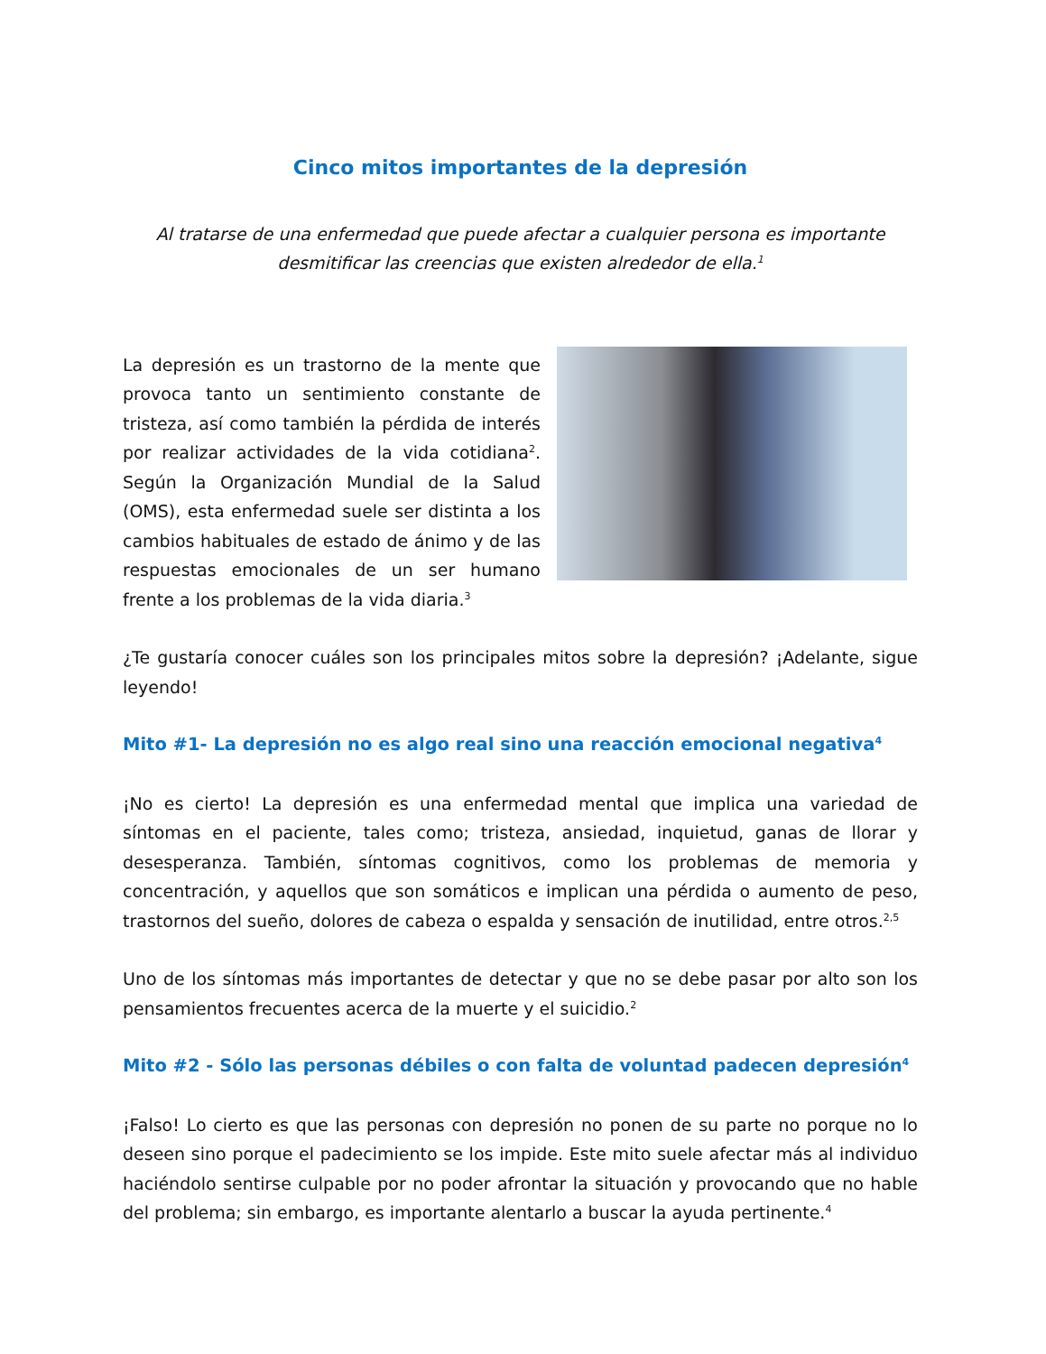Cinco mitos importantes de la depresión
Al tratarse de una enfermedad que puede afectar a cualquier persona es importante desmitificar las creencias que existen alrededor de ella.<sup>1</sup>
La depresión es un trastorno de la mente que provoca tanto un sentimiento constante de tristeza, así como también la pérdida de interés por realizar actividades de la vida cotidiana<sup>2</sup>. Según la Organización Mundial de la Salud (OMS), esta enfermedad suele ser distinta a los cambios habituales de estado de ánimo y de las respuestas emocionales de un ser humano frente a los problemas de la vida diaria.<sup>3</sup>
¿Te gustaría conocer cuáles son los principales mitos sobre la depresión? ¡Adelante, sigue leyendo!
Mito #1- La depresión no es algo real sino una reacción emocional negativa<sup>4</sup>
¡No es cierto! La depresión es una enfermedad mental que implica una variedad de síntomas en el paciente, tales como; tristeza, ansiedad, inquietud, ganas de llorar y desesperanza. También, síntomas cognitivos, como los problemas de memoria y concentración, y aquellos que son somáticos e implican una pérdida o aumento de peso, trastornos del sueño, dolores de cabeza o espalda y sensación de inutilidad, entre otros.<sup>2,5</sup>
Uno de los síntomas más importantes de detectar y que no se debe pasar por alto son los pensamientos frecuentes acerca de la muerte y el suicidio.<sup>2</sup>
Mito #2 - Sólo las personas débiles o con falta de voluntad padecen depresión<sup>4</sup>
¡Falso! Lo cierto es que las personas con depresión no ponen de su parte no porque no lo deseen sino porque el padecimiento se los impide. Este mito suele afectar más al individuo haciéndolo sentirse culpable por no poder afrontar la situación y provocando que no hable del problema; sin embargo, es importante alentarlo a buscar la ayuda pertinente.<sup>4</sup>